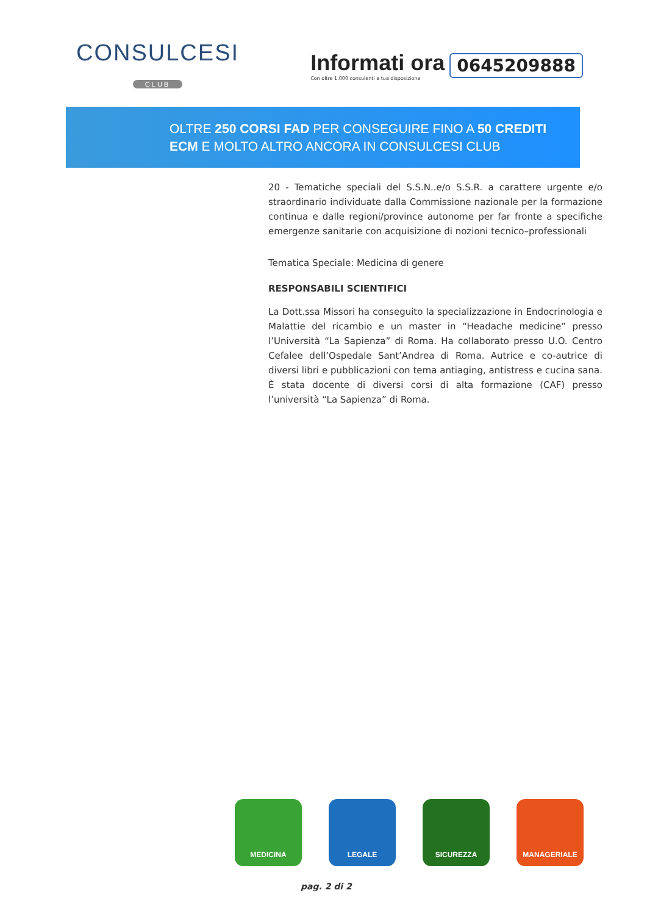CONSULCESI
CLUB
Informati ora
Con oltre 1.000 consulenti a tua disposizione
0645209888
OLTRE 250 CORSI FAD PER CONSEGUIRE FINO A 50 CREDITI
ECM E MOLTO ALTRO ANCORA IN CONSULCESI CLUB
20 - Tematiche speciali del S.S.N..e/o S.S.R. a carattere urgente e/o straordinario individuate dalla Commissione nazionale per la formazione continua e dalle regioni/province autonome per far fronte a specifiche emergenze sanitarie con acquisizione di nozioni tecnico–professionali
Tematica Speciale: Medicina di genere
RESPONSABILI SCIENTIFICI
La Dott.ssa Missori ha conseguito la specializzazione in Endocrinologia e Malattie del ricambio e un master in “Headache medicine” presso l’Università “La Sapienza” di Roma. Ha collaborato presso U.O. Centro Cefalee dell’Ospedale Sant’Andrea di Roma. Autrice e co-autrice di diversi libri e pubblicazioni con tema antiaging, antistress e cucina sana. È stata docente di diversi corsi di alta formazione (CAF) presso l’università “La Sapienza” di Roma.
MEDICINA LEGALE SICUREZZA MANAGERIALE
pag. 2 di 2